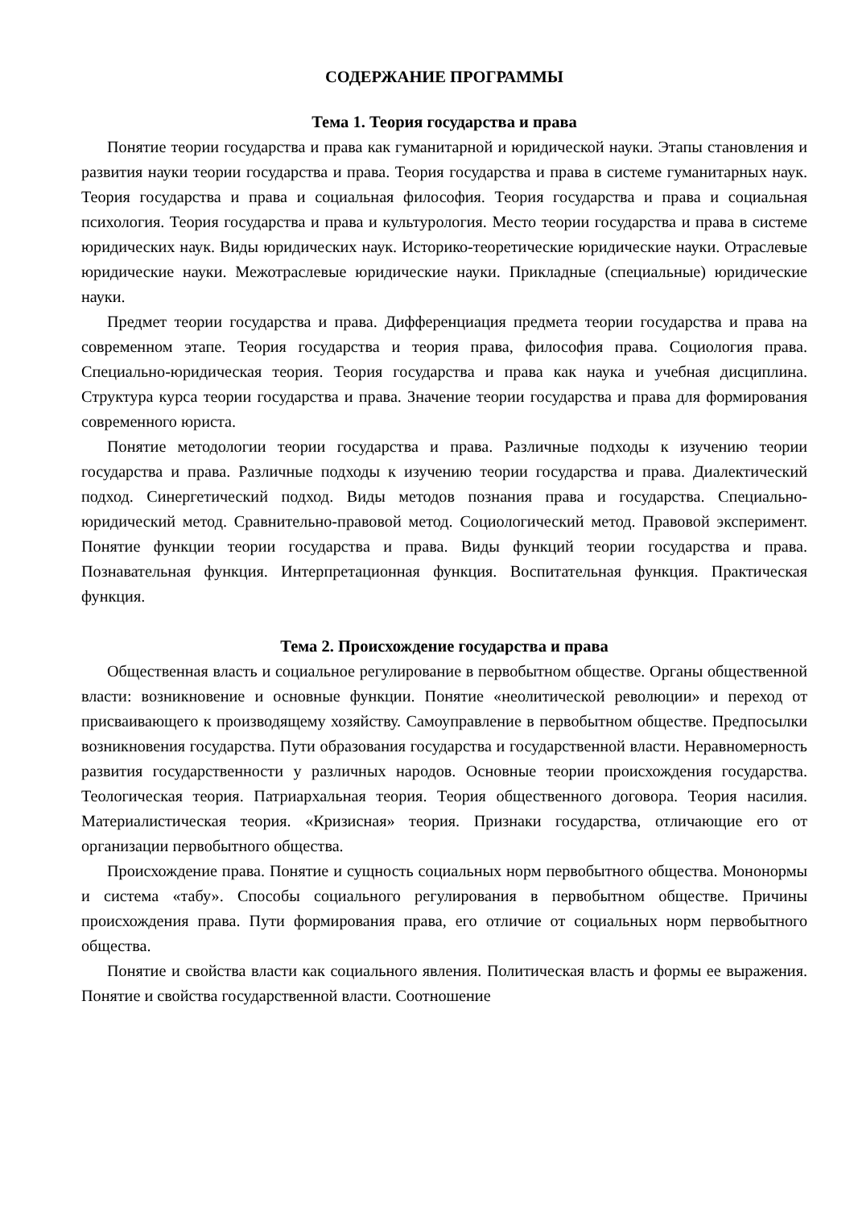СОДЕРЖАНИЕ ПРОГРАММЫ
Тема 1. Теория государства и права
Понятие теории государства и права как гуманитарной и юридической науки. Этапы становления и развития науки теории государства и права. Теория государства и права в системе гуманитарных наук. Теория государства и права и социальная философия. Теория государства и права и социальная психология. Теория государства и права и культурология. Место теории государства и права в системе юридических наук. Виды юридических наук. Историко-теоретические юридические науки. Отраслевые юридические науки. Межотраслевые юридические науки. Прикладные (специальные) юридические науки.
Предмет теории государства и права. Дифференциация предмета теории государства и права на современном этапе. Теория государства и теория права, философия права. Социология права. Специально-юридическая теория. Теория государства и права как наука и учебная дисциплина. Структура курса теории государства и права. Значение теории государства и права для формирования современного юриста.
Понятие методологии теории государства и права. Различные подходы к изучению теории государства и права. Различные подходы к изучению теории государства и права. Диалектический подход. Синергетический подход. Виды методов познания права и государства. Специально-юридический метод. Сравнительно-правовой метод. Социологический метод. Правовой эксперимент. Понятие функции теории государства и права. Виды функций теории государства и права. Познавательная функция. Интерпретационная функция. Воспитательная функция. Практическая функция.
Тема 2. Происхождение государства и права
Общественная власть и социальное регулирование в первобытном обществе. Органы общественной власти: возникновение и основные функции. Понятие «неолитической революции» и переход от присваивающего к производящему хозяйству. Самоуправление в первобытном обществе. Предпосылки возникновения государства. Пути образования государства и государственной власти. Неравномерность развития государственности у различных народов. Основные теории происхождения государства. Теологическая теория. Патриархальная теория. Теория общественного договора. Теория насилия. Материалистическая теория. «Кризисная» теория. Признаки государства, отличающие его от организации первобытного общества.
Происхождение права. Понятие и сущность социальных норм первобытного общества. Мононормы и система «табу». Способы социального регулирования в первобытном обществе. Причины происхождения права. Пути формирования права, его отличие от социальных норм первобытного общества.
Понятие и свойства власти как социального явления. Политическая власть и формы ее выражения. Понятие и свойства государственной власти. Соотношение